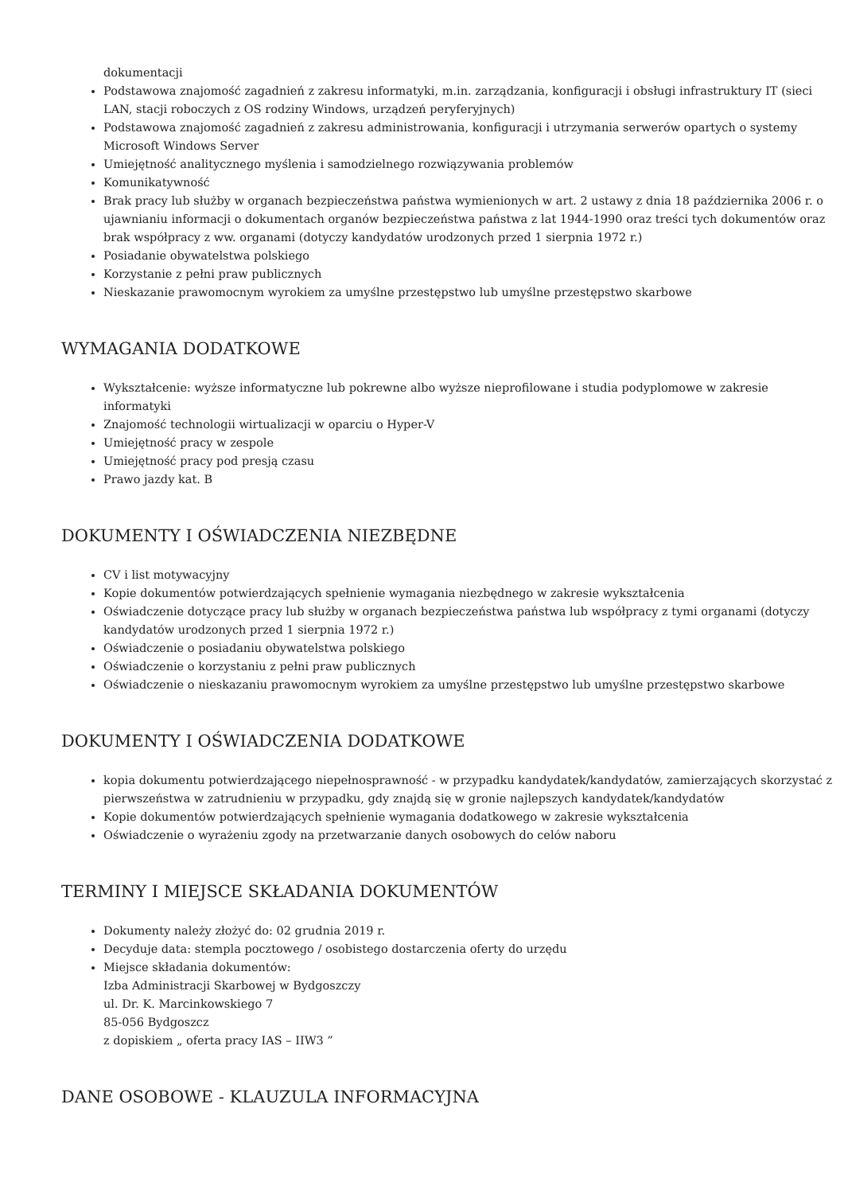dokumentacji
Podstawowa znajomość zagadnień z zakresu informatyki, m.in. zarządzania, konfiguracji i obsługi infrastruktury IT (sieci LAN, stacji roboczych z OS rodziny Windows, urządzeń peryferyjnych)
Podstawowa znajomość zagadnień z zakresu administrowania, konfiguracji i utrzymania serwerów opartych o systemy Microsoft Windows Server
Umiejętność analitycznego myślenia i samodzielnego rozwiązywania problemów
Komunikatywność
Brak pracy lub służby w organach bezpieczeństwa państwa wymienionych w art. 2 ustawy z dnia 18 października 2006 r. o ujawnianiu informacji o dokumentach organów bezpieczeństwa państwa z lat 1944-1990 oraz treści tych dokumentów oraz brak współpracy z ww. organami (dotyczy kandydatów urodzonych przed 1 sierpnia 1972 r.)
Posiadanie obywatelstwa polskiego
Korzystanie z pełni praw publicznych
Nieskazanie prawomocnym wyrokiem za umyślne przestępstwo lub umyślne przestępstwo skarbowe
WYMAGANIA DODATKOWE
Wykształcenie: wyższe informatyczne lub pokrewne albo wyższe nieprofilowane i studia podyplomowe w zakresie informatyki
Znajomość technologii wirtualizacji w oparciu o Hyper-V
Umiejętność pracy w zespole
Umiejętność pracy pod presją czasu
Prawo jazdy kat. B
DOKUMENTY I OŚWIADCZENIA NIEZBĘDNE
CV i list motywacyjny
Kopie dokumentów potwierdzających spełnienie wymagania niezbędnego w zakresie wykształcenia
Oświadczenie dotyczące pracy lub służby w organach bezpieczeństwa państwa lub współpracy z tymi organami (dotyczy kandydatów urodzonych przed 1 sierpnia 1972 r.)
Oświadczenie o posiadaniu obywatelstwa polskiego
Oświadczenie o korzystaniu z pełni praw publicznych
Oświadczenie o nieskazaniu prawomocnym wyrokiem za umyślne przestępstwo lub umyślne przestępstwo skarbowe
DOKUMENTY I OŚWIADCZENIA DODATKOWE
kopia dokumentu potwierdzającego niepełnosprawność - w przypadku kandydatek/kandydatów, zamierzających skorzystać z pierwszeństwa w zatrudnieniu w przypadku, gdy znajdą się w gronie najlepszych kandydatek/kandydatów
Kopie dokumentów potwierdzających spełnienie wymagania dodatkowego w zakresie wykształcenia
Oświadczenie o wyrażeniu zgody na przetwarzanie danych osobowych do celów naboru
TERMINY I MIEJSCE SKŁADANIA DOKUMENTÓW
Dokumenty należy złożyć do: 02 grudnia 2019 r.
Decyduje data: stempla pocztowego / osobistego dostarczenia oferty do urzędu
Miejsce składania dokumentów:
Izba Administracji Skarbowej w Bydgoszczy
ul. Dr. K. Marcinkowskiego 7
85-056 Bydgoszcz
z dopiskiem „ oferta pracy IAS – IIW3 ”
DANE OSOBOWE - KLAUZULA INFORMACYJNA